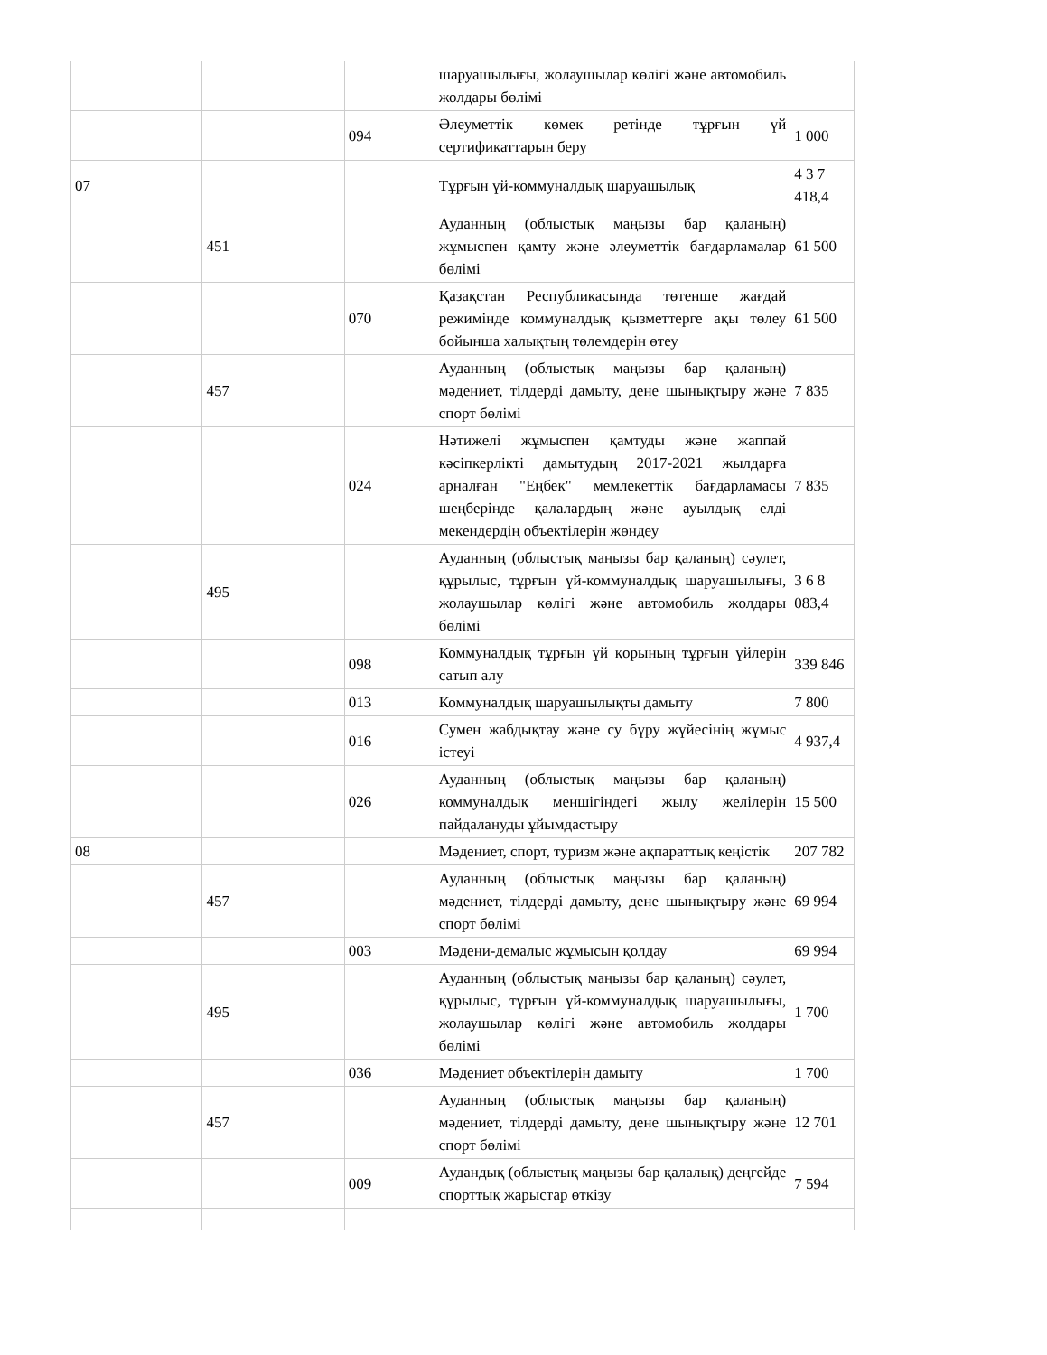| | | | шаруашылығы, жолаушылар көлігі және автомобиль жолдары бөлімі | |
| | | 094 | Әлеуметтік көмек ретінде тұрғын үй сертификаттарын беру | 1 000 |
| 07 | | | Тұрғын үй-коммуналдық шаруашылық | 4 3 7 418,4 |
| | 451 | | Ауданның (облыстық маңызы бар қаланың) жұмыспен қамту және әлеуметтік бағдарламалар бөлімі | 61 500 |
| | | 070 | Қазақстан Республикасында төтенше жағдай режимінде коммуналдық қызметтерге ақы төлеу бойынша халықтың төлемдерін өтеу | 61 500 |
| | 457 | | Ауданның (облыстық маңызы бар қаланың) мәдениет, тілдерді дамыту, дене шынықтыру және спорт бөлімі | 7 835 |
| | | 024 | Нәтижелі жұмыспен қамтуды және жаппай кәсіпкерлікті дамытудың 2017-2021 жылдарға арналған "Еңбек" мемлекеттік бағдарламасы шеңберінде қалалардың және ауылдық елді мекендердің объектілерін жөндеу | 7 835 |
| | 495 | | Ауданның (облыстық маңызы бар қаланың) сәулет, құрылыс, тұрғын үй-коммуналдық шаруашылығы, жолаушылар көлігі және автомобиль жолдары бөлімі | 3 6 8 083,4 |
| | | 098 | Коммуналдық тұрғын үй қорының тұрғын үйлерін сатып алу | 339 846 |
| | | 013 | Коммуналдық шаруашылықты дамыту | 7 800 |
| | | 016 | Сумен жабдықтау және су бұру жүйесінің жұмыс істеуі | 4 937,4 |
| | | 026 | Ауданның (облыстық маңызы бар қаланың) коммуналдық меншігіндегі жылу желілерін пайдалануды ұйымдастыру | 15 500 |
| 08 | | | Мәдениет, спорт, туризм және ақпараттық кеңістік | 207 782 |
| | 457 | | Ауданның (облыстық маңызы бар қаланың) мәдениет, тілдерді дамыту, дене шынықтыру және спорт бөлімі | 69 994 |
| | | 003 | Мәдени-демалыс жұмысын қолдау | 69 994 |
| | 495 | | Ауданның (облыстық маңызы бар қаланың) сәулет, құрылыс, тұрғын үй-коммуналдық шаруашылығы, жолаушылар көлігі және автомобиль жолдары бөлімі | 1 700 |
| | | 036 | Мәдениет объектілерін дамыту | 1 700 |
| | 457 | | Ауданның (облыстық маңызы бар қаланың) мәдениет, тілдерді дамыту, дене шынықтыру және спорт бөлімі | 12 701 |
| | | 009 | Аудандық (облыстық маңызы бар қалалық) деңгейде спорттық жарыстар өткізу | 7 594 |